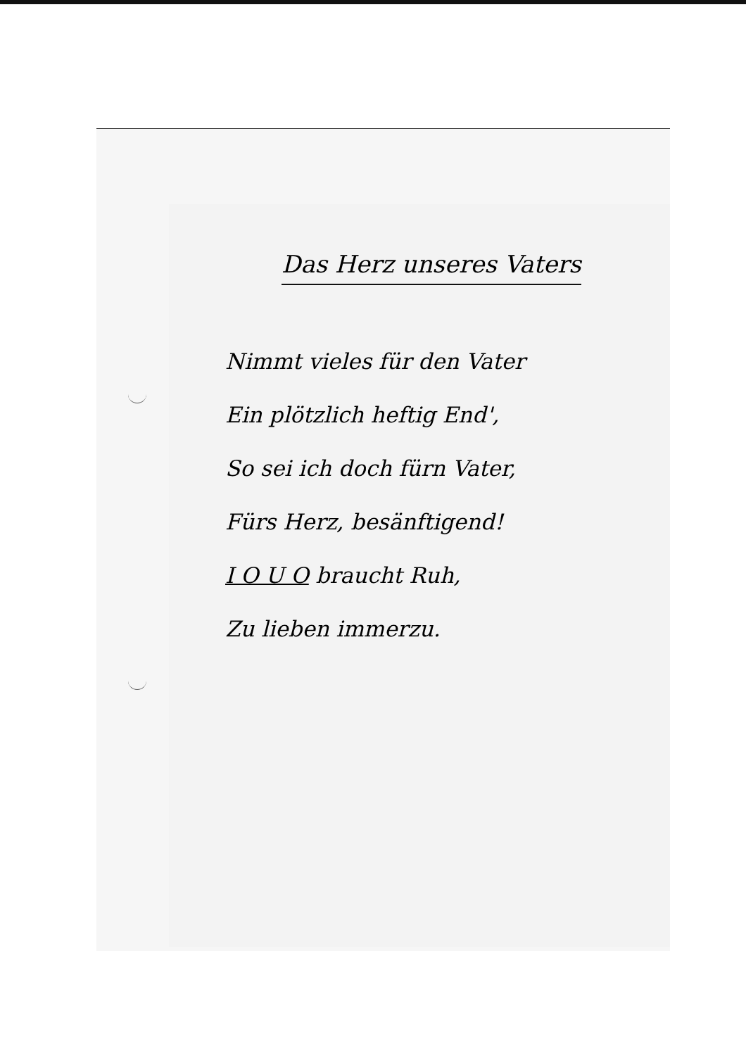Das Herz unseres Vaters
Nimmt vieles für den Vater
Ein plötzlich heftig End',
So sei ich doch fürn Vater,
Fürs Herz, besänftigend!
I O U O braucht Ruh,
Zu lieben immerzu.